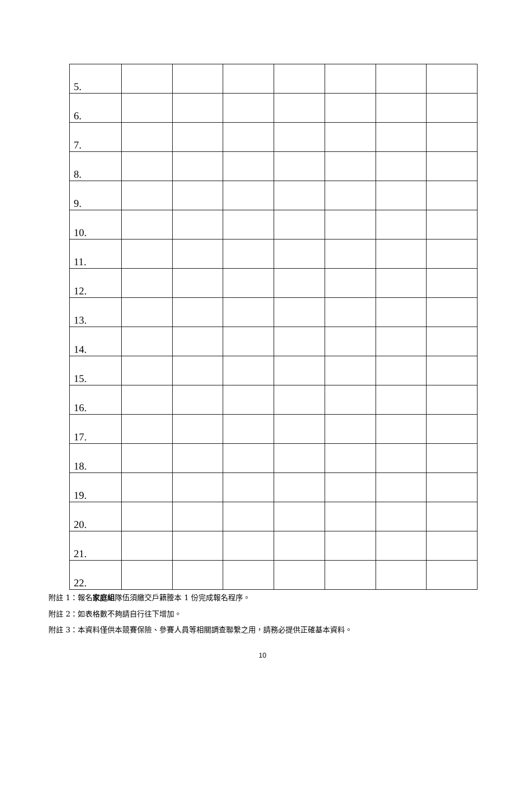| 5. | | | | | | | |
| 6. | | | | | | | |
| 7. | | | | | | | |
| 8. | | | | | | | |
| 9. | | | | | | | |
| 10. | | | | | | | |
| 11. | | | | | | | |
| 12. | | | | | | | |
| 13. | | | | | | | |
| 14. | | | | | | | |
| 15. | | | | | | | |
| 16. | | | | | | | |
| 17. | | | | | | | |
| 18. | | | | | | | |
| 19. | | | | | | | |
| 20. | | | | | | | |
| 21. | | | | | | | |
| 22. | | | | | | | |
附註 1：報名家庭組隊伍須繳交戶籍謄本 1 份完成報名程序。
附註 2：如表格數不夠請自行往下增加。
附註 3：本資料僅供本競賽保險、參賽人員等相關調查聯繫之用，請務必提供正確基本資料。
10